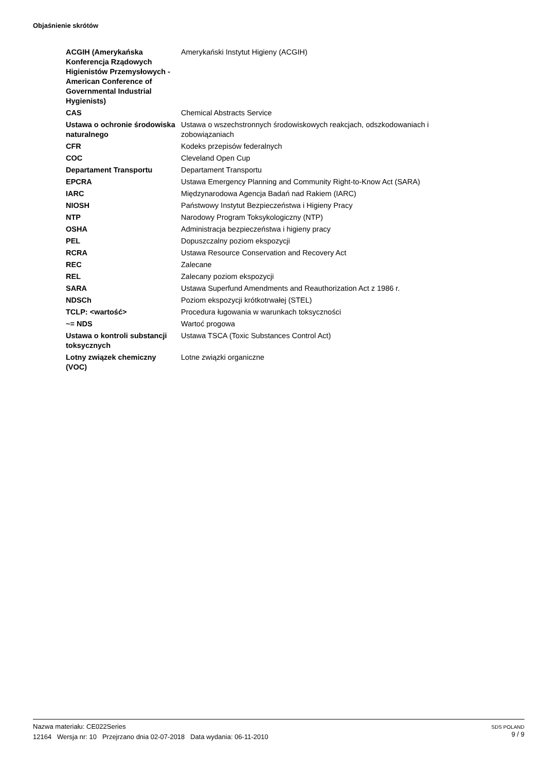Objaśnienie skrótów
| ACGIH (Amerykańska Konferencja Rządowych Higienistów Przemysłowych - American Conference of Governmental Industrial Hygienists) | Amerykański Instytut Higieny (ACGIH) |
| CAS | Chemical Abstracts Service |
| Ustawa o ochronie środowiska naturalnego | Ustawa o wszechstronnych środowiskowych reakcjach, odszkodowaniach i zobowiązaniach |
| CFR | Kodeks przepisów federalnych |
| COC | Cleveland Open Cup |
| Departament Transportu | Departament Transportu |
| EPCRA | Ustawa Emergency Planning and Community Right-to-Know Act (SARA) |
| IARC | Międzynarodowa Agencja Badań nad Rakiem (IARC) |
| NIOSH | Państwowy Instytut Bezpieczeństwa i Higieny Pracy |
| NTP | Narodowy Program Toksykologiczny (NTP) |
| OSHA | Administracja bezpieczeństwa i higieny pracy |
| PEL | Dopuszczalny poziom ekspozycji |
| RCRA | Ustawa Resource Conservation and Recovery Act |
| REC | Zalecane |
| REL | Zalecany poziom ekspozycji |
| SARA | Ustawa Superfund Amendments and Reauthorization Act z 1986 r. |
| NDSCh | Poziom ekspozycji krótkotrwałej (STEL) |
| TCLP: <wartość> | Procedura ługowania w warunkach toksyczności |
| ~= NDS | Wartoć progowa |
| Ustawa o kontroli substancji toksycznych | Ustawa TSCA (Toxic Substances Control Act) |
| Lotny związek chemiczny (VOC) | Lotne związki organiczne |
SDS POLAND
9 / 9
Nazwa materiału: CE022Series
12164 Wersja nr: 10 Przejrzano dnia 02-07-2018 Data wydania: 06-11-2010